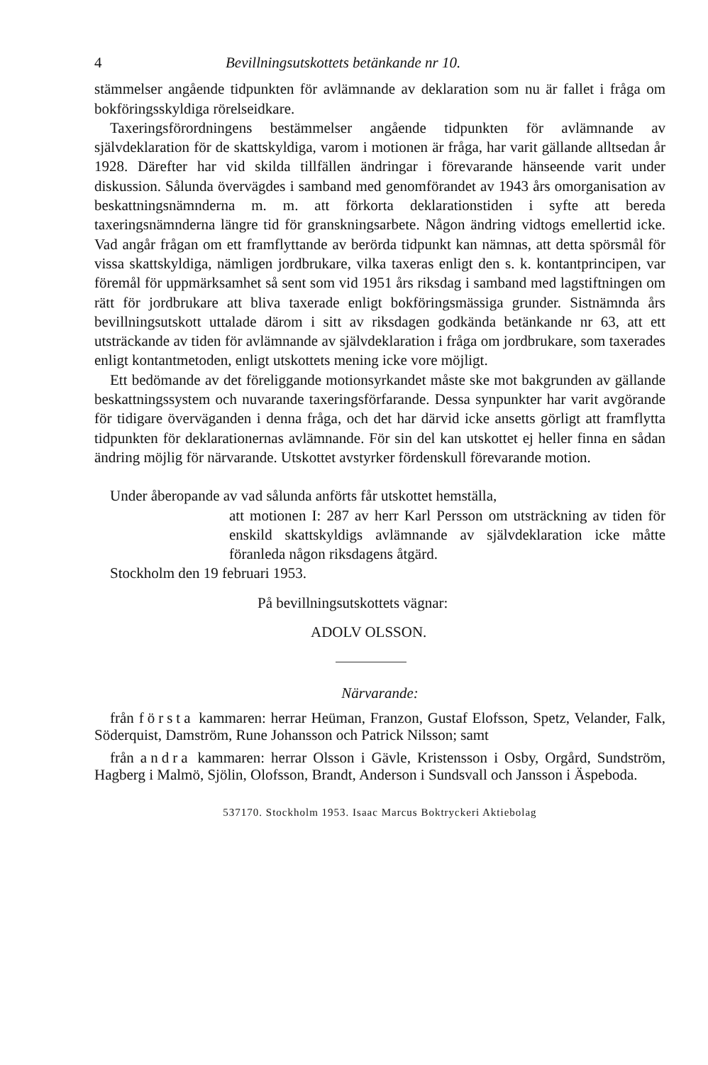4 Bevillningsutskottets betänkande nr 10.
stämmelser angående tidpunkten för avlämnande av deklaration som nu är fallet i fråga om bokföringsskyldiga rörelseidkare.
Taxeringsförordningens bestämmelser angående tidpunkten för avlämnande av självdeklaration för de skattskyldiga, varom i motionen är fråga, har varit gällande alltsedan år 1928. Därefter har vid skilda tillfällen ändringar i förevarande hänseende varit under diskussion. Sålunda övervägdes i samband med genomförandet av 1943 års omorganisation av beskattningsnämnderna m. m. att förkorta deklarationstiden i syfte att bereda taxeringsnämnderna längre tid för granskningsarbete. Någon ändring vidtogs emellertid icke. Vad angår frågan om ett framflyttande av berörda tidpunkt kan nämnas, att detta spörsmål för vissa skattskyldiga, nämligen jordbrukare, vilka taxeras enligt den s. k. kontantprincipen, var föremål för uppmärksamhet så sent som vid 1951 års riksdag i samband med lagstiftningen om rätt för jordbrukare att bliva taxerade enligt bokföringsmässiga grunder. Sistnämnda års bevillningsutskott uttalade därom i sitt av riksdagen godkända betänkande nr 63, att ett utsträckande av tiden för avlämnande av självdeklaration i fråga om jordbrukare, som taxerades enligt kontantmetoden, enligt utskottets mening icke vore möjligt.
Ett bedömande av det föreliggande motionsyrkandet måste ske mot bakgrunden av gällande beskattningssystem och nuvarande taxeringsförfarande. Dessa synpunkter har varit avgörande för tidigare överväganden i denna fråga, och det har därvid icke ansetts görligt att framflytta tidpunkten för deklarationernas avlämnande. För sin del kan utskottet ej heller finna en sådan ändring möjlig för närvarande. Utskottet avstyrker fördenskull förevarande motion.
Under åberopande av vad sålunda anförts får utskottet hemställa,
att motionen I: 287 av herr Karl Persson om utsträckning av tiden för enskild skattskyldigs avlämnande av självdeklaration icke måtte föranleda någon riksdagens åtgärd.
Stockholm den 19 februari 1953.
På bevillningsutskottets vägnar:
ADOLV OLSSON.
Närvarande:
från första kammaren: herrar Heüman, Franzon, Gustaf Elofsson, Spetz, Velander, Falk, Söderquist, Damström, Rune Johansson och Patrick Nilsson; samt
från andra kammaren: herrar Olsson i Gävle, Kristensson i Osby, Orgård, Sundström, Hagberg i Malmö, Sjölin, Olofsson, Brandt, Anderson i Sundsvall och Jansson i Äspeboda.
537170. Stockholm 1953. Isaac Marcus Boktryckeri Aktiebolag